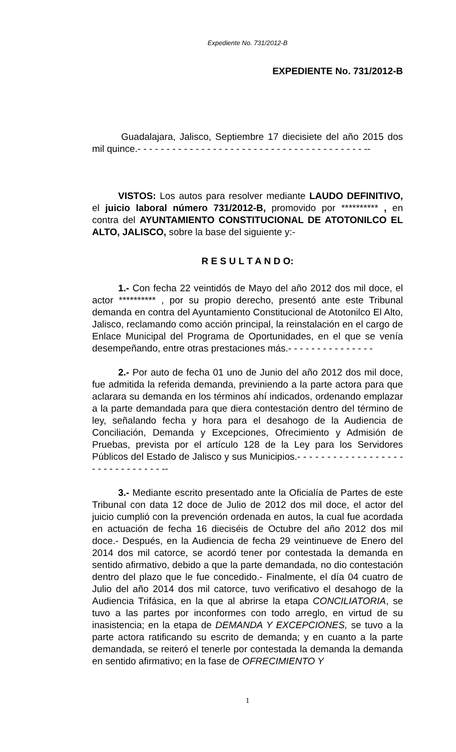Expediente No. 731/2012-B
EXPEDIENTE No. 731/2012-B
Guadalajara, Jalisco, Septiembre 17 diecisiete del año 2015 dos mil quince.- - - - - - - - - - - - - - - - - - - - - - - - - - - - - - - - - - - - - - - --
VISTOS: Los autos para resolver mediante LAUDO DEFINITIVO, el juicio laboral número 731/2012-B, promovido por ********** , en contra del AYUNTAMIENTO CONSTITUCIONAL DE ATOTONILCO EL ALTO, JALISCO, sobre la base del siguiente y:-
R E S U L T A N D O:
1.- Con fecha 22 veintidós de Mayo del año 2012 dos mil doce, el actor ********** , por su propio derecho, presentó ante este Tribunal demanda en contra del Ayuntamiento Constitucional de Atotonilco El Alto, Jalisco, reclamando como acción principal, la reinstalación en el cargo de Enlace Municipal del Programa de Oportunidades, en el que se venía desempeñando, entre otras prestaciones más.- - - - - - - - - - - - - - -
2.- Por auto de fecha 01 uno de Junio del año 2012 dos mil doce, fue admitida la referida demanda, previniendo a la parte actora para que aclarara su demanda en los términos ahí indicados, ordenando emplazar a la parte demandada para que diera contestación dentro del término de ley, señalando fecha y hora para el desahogo de la Audiencia de Conciliación, Demanda y Excepciones, Ofrecimiento y Admisión de Pruebas, prevista por el artículo 128 de la Ley para los Servidores Públicos del Estado de Jalisco y sus Municipios.- - - - - - - - - - - - - - - - - - - - - - - - - - - - - - --
3.- Mediante escrito presentado ante la Oficialía de Partes de este Tribunal con data 12 doce de Julio de 2012 dos mil doce, el actor del juicio cumplió con la prevención ordenada en autos, la cual fue acordada en actuación de fecha 16 dieciséis de Octubre del año 2012 dos mil doce.- Después, en la Audiencia de fecha 29 veintinueve de Enero del 2014 dos mil catorce, se acordó tener por contestada la demanda en sentido afirmativo, debido a que la parte demandada, no dio contestación dentro del plazo que le fue concedido.- Finalmente, el día 04 cuatro de Julio del año 2014 dos mil catorce, tuvo verificativo el desahogo de la Audiencia Trifásica, en la que al abrirse la etapa CONCILIATORIA, se tuvo a las partes por inconformes con todo arreglo, en virtud de su inasistencia; en la etapa de DEMANDA Y EXCEPCIONES, se tuvo a la parte actora ratificando su escrito de demanda; y en cuanto a la parte demandada, se reiteró el tenerle por contestada la demanda la demanda en sentido afirmativo; en la fase de OFRECIMIENTO Y
1